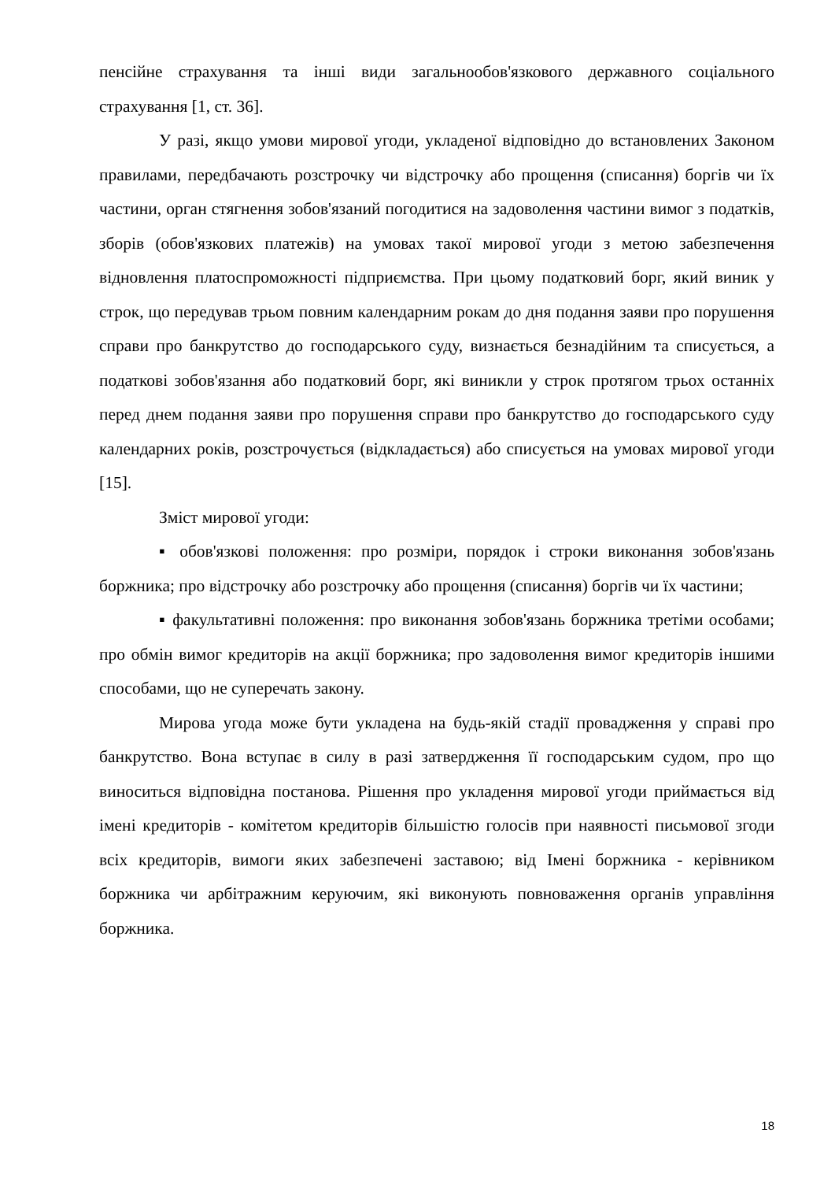пенсійне страхування та інші види загальнообов'язкового державного соціального страхування [1, ст. 36].
У разі, якщо умови мирової угоди, укладеної відповідно до встановлених Законом правилами, передбачають розстрочку чи відстрочку або прощення (списання) боргів чи їх частини, орган стягнення зобов'язаний погодитися на задоволення частини вимог з податків, зборів (обов'язкових платежів) на умовах такої мирової угоди з метою забезпечення відновлення платоспроможності підприємства. При цьому податковий борг, який виник у строк, що передував трьом повним календарним рокам до дня подання заяви про порушення справи про банкрутство до господарського суду, визнається безнадійним та списується, а податкові зобов'язання або податковий борг, які виникли у строк протягом трьох останніх перед днем подання заяви про порушення справи про банкрутство до господарського суду календарних років, розстрочується (відкладається) або списується на умовах мирової угоди [15].
Зміст мирової угоди:
▪ обов'язкові положення: про розміри, порядок і строки виконання зобов'язань боржника; про відстрочку або розстрочку або прощення (списання) боргів чи їх частини;
▪ факультативні положення: про виконання зобов'язань боржника третіми особами; про обмін вимог кредиторів на акції боржника; про задоволення вимог кредиторів іншими способами, що не суперечать закону.
Мирова угода може бути укладена на будь-якій стадії провадження у справі про банкрутство. Вона вступає в силу в разі затвердження її господарським судом, про що виноситься відповідна постанова. Рішення про укладення мирової угоди приймається від імені кредиторів - комітетом кредиторів більшістю голосів при наявності письмової згоди всіх кредиторів, вимоги яких забезпечені заставою; від Імені боржника - керівником боржника чи арбітражним керуючим, які виконують повноваження органів управління боржника.
18